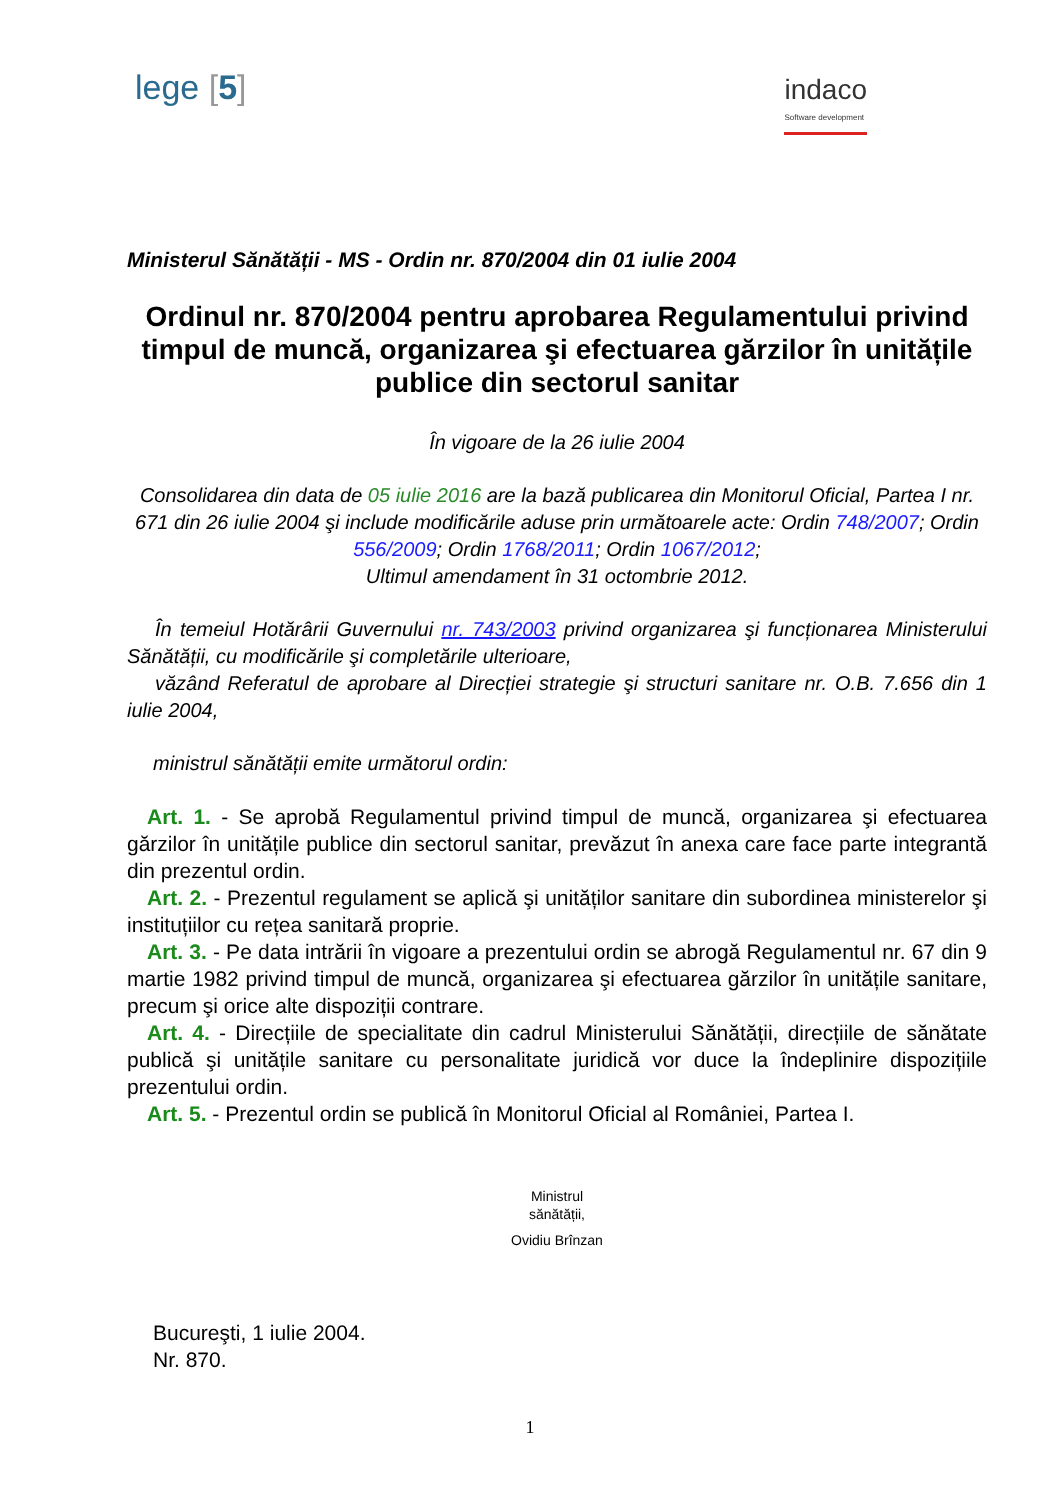lege [5]
indaco
Software development
Ministerul Sănătății - MS - Ordin nr. 870/2004 din 01 iulie 2004
Ordinul nr. 870/2004 pentru aprobarea Regulamentului privind timpul de muncă, organizarea şi efectuarea gărzilor în unitățile publice din sectorul sanitar
În vigoare de la 26 iulie 2004
Consolidarea din data de 05 iulie 2016 are la bază publicarea din Monitorul Oficial, Partea I nr. 671 din 26 iulie 2004 şi include modificările aduse prin următoarele acte: Ordin 748/2007; Ordin 556/2009; Ordin 1768/2011; Ordin 1067/2012;
Ultimul amendament în 31 octombrie 2012.
În temeiul Hotărârii Guvernului nr. 743/2003 privind organizarea şi funcționarea Ministerului Sănătății, cu modificările şi completările ulterioare,
văzând Referatul de aprobare al Direcției strategie şi structuri sanitare nr. O.B. 7.656 din 1 iulie 2004,
ministrul sănătății emite următorul ordin:
Art. 1. - Se aprobă Regulamentul privind timpul de muncă, organizarea şi efectuarea gărzilor în unitățile publice din sectorul sanitar, prevăzut în anexa care face parte integrantă din prezentul ordin.
Art. 2. - Prezentul regulament se aplică şi unităților sanitare din subordinea ministerelor şi instituțiilor cu rețea sanitară proprie.
Art. 3. - Pe data intrării în vigoare a prezentului ordin se abrogă Regulamentul nr. 67 din 9 martie 1982 privind timpul de muncă, organizarea şi efectuarea gărzilor în unitățile sanitare, precum şi orice alte dispoziții contrare.
Art. 4. - Direcțiile de specialitate din cadrul Ministerului Sănătății, direcțiile de sănătate publică şi unitățile sanitare cu personalitate juridică vor duce la îndeplinire dispozițiile prezentului ordin.
Art. 5. - Prezentul ordin se publică în Monitorul Oficial al României, Partea I.
Ministrul
sănătății,
Ovidiu Brînzan
Bucureşti, 1 iulie 2004.
Nr. 870.
1